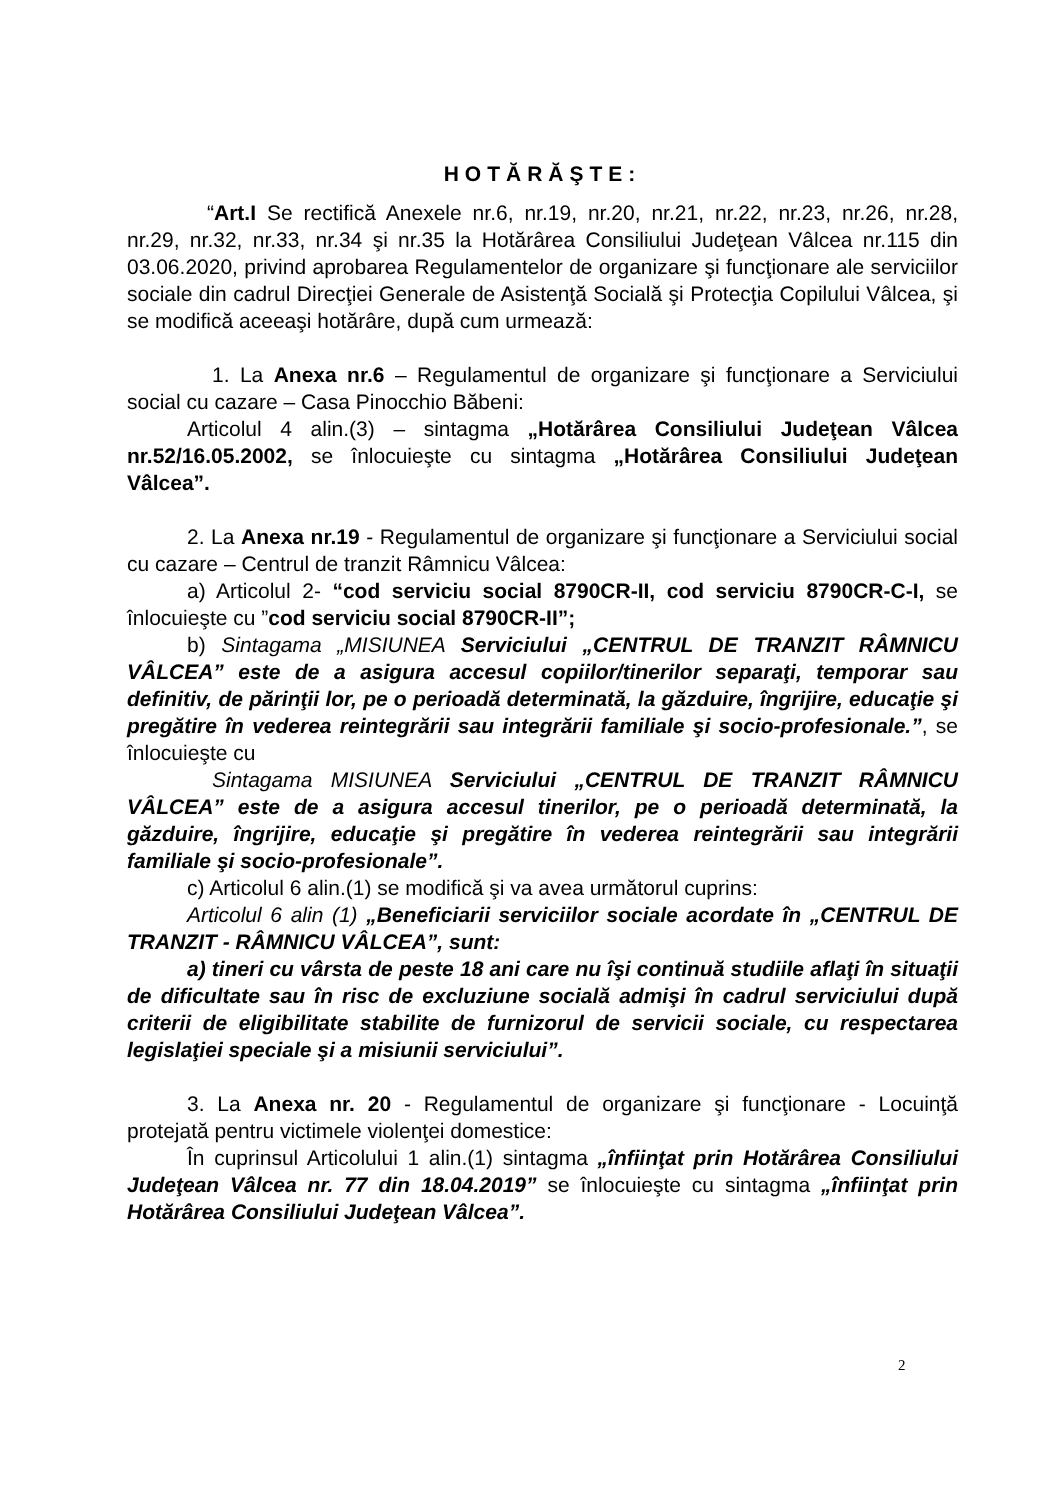HOTĂRĂŞTE:
“Art.I Se rectifică Anexele nr.6, nr.19, nr.20, nr.21, nr.22, nr.23, nr.26, nr.28, nr.29, nr.32, nr.33, nr.34 şi nr.35 la Hotărârea Consiliului Judeţean Vâlcea nr.115 din 03.06.2020, privind aprobarea Regulamentelor de organizare şi funcţionare ale serviciilor sociale din cadrul Direcţiei Generale de Asistenţă Socială şi Protecţia Copilului Vâlcea, şi se modifică aceeaşi hotărâre, după cum urmează:
1. La Anexa nr.6 – Regulamentul de organizare şi funcţionare a Serviciului social cu cazare – Casa Pinocchio Băbeni:
Articolul 4 alin.(3) – sintagma „Hotărârea Consiliului Judeţean Vâlcea nr.52/16.05.2002, se înlocuieşte cu sintagma „Hotărârea Consiliului Judeţean Vâlcea”.
2. La Anexa nr.19 - Regulamentul de organizare şi funcţionare a Serviciului social cu cazare – Centrul de tranzit Râmnicu Vâlcea:
a) Articolul 2- “cod serviciu social 8790CR-II, cod serviciu 8790CR-C-I, se înlocuieşte cu ”cod serviciu social 8790CR-II”;
b) Sintagama „MISIUNEA Serviciului „CENTRUL DE TRANZIT RÂMNICU VÂLCEA” este de a asigura accesul copiilor/tinerilor separaţi, temporar sau definitiv, de părinţii lor, pe o perioadă determinată, la găzduire, îngrijire, educaţie şi pregătire în vederea reintegrării sau integrării familiale şi socio-profesionale.”, se înlocuieşte cu
Sintagama MISIUNEA Serviciului „CENTRUL DE TRANZIT RÂMNICU VÂLCEA” este de a asigura accesul tinerilor, pe o perioadă determinată, la găzduire, îngrijire, educaţie şi pregătire în vederea reintegrării sau integrării familiale şi socio-profesionale”.
c) Articolul 6 alin.(1) se modifică şi va avea următorul cuprins:
Articolul 6 alin (1) „Beneficiarii serviciilor sociale acordate în „CENTRUL DE TRANZIT - RÂMNICU VÂLCEA”, sunt:
a) tineri cu vârsta de peste 18 ani care nu îşi continuă studiile aflaţi în situaţii de dificultate sau în risc de excluziune socială admişi în cadrul serviciului după criterii de eligibilitate stabilite de furnizorul de servicii sociale, cu respectarea legislaţiei speciale şi a misiunii serviciului”.
3. La Anexa nr. 20 - Regulamentul de organizare şi funcţionare - Locuinţă protejată pentru victimele violenţei domestice:
În cuprinsul Articolului 1 alin.(1) sintagma „înfiinţat prin Hotărârea Consiliului Judeţean Vâlcea nr. 77 din 18.04.2019” se înlocuieşte cu sintagma „înfiinţat prin Hotărârea Consiliului Judeţean Vâlcea”.
2